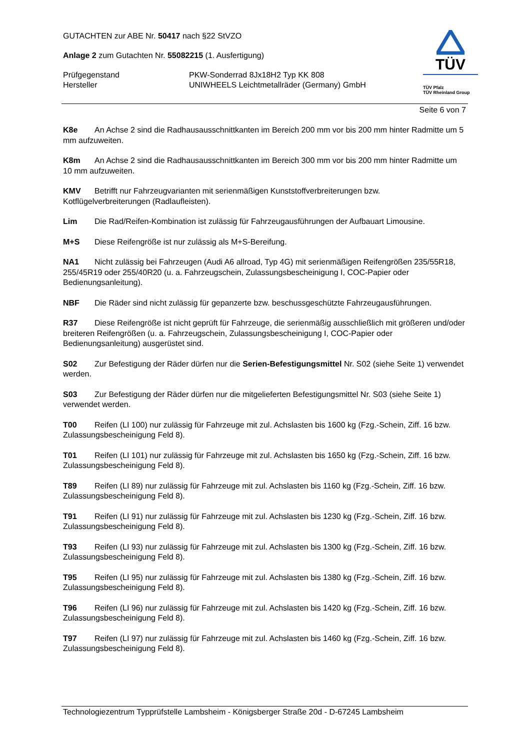GUTACHTEN zur ABE Nr. 50417 nach §22 StVZO
Anlage 2 zum Gutachten Nr. 55082215 (1. Ausfertigung)
Prüfgegenstand PKW-Sonderrad 8Jx18H2 Typ KK 808
Hersteller UNIWHEELS Leichtmetallräder (Germany) GmbH
TÜV
TÜV Pfalz
TÜV Rheinland Group
Seite 6 von 7
K8e An Achse 2 sind die Radhausausschnittkanten im Bereich 200 mm vor bis 200 mm hinter Radmitte um 5 mm aufzuweiten.
K8m An Achse 2 sind die Radhausausschnittkanten im Bereich 300 mm vor bis 200 mm hinter Radmitte um 10 mm aufzuweiten.
KMV Betrifft nur Fahrzeugvarianten mit serienmäßigen Kunststoffverbreiterungen bzw. Kotflügelverbreiterungen (Radlaufleisten).
Lim Die Rad/Reifen-Kombination ist zulässig für Fahrzeugausführungen der Aufbauart Limousine.
M+S Diese Reifengröße ist nur zulässig als M+S-Bereifung.
NA1 Nicht zulässig bei Fahrzeugen (Audi A6 allroad, Typ 4G) mit serienmäßigen Reifengrößen 235/55R18, 255/45R19 oder 255/40R20 (u. a. Fahrzeugschein, Zulassungsbescheinigung I, COC-Papier oder Bedienungsanleitung).
NBF Die Räder sind nicht zulässig für gepanzerte bzw. beschussgeschützte Fahrzeugausführungen.
R37 Diese Reifengröße ist nicht geprüft für Fahrzeuge, die serienmäßig ausschließlich mit größeren und/oder breiteren Reifengrößen (u. a. Fahrzeugschein, Zulassungsbescheinigung I, COC-Papier oder Bedienungsanleitung) ausgerüstet sind.
S02 Zur Befestigung der Räder dürfen nur die Serien-Befestigungsmittel Nr. S02 (siehe Seite 1) verwendet werden.
S03 Zur Befestigung der Räder dürfen nur die mitgelieferten Befestigungsmittel Nr. S03 (siehe Seite 1) verwendet werden.
T00 Reifen (LI 100) nur zulässig für Fahrzeuge mit zul. Achslasten bis 1600 kg (Fzg.-Schein, Ziff. 16 bzw. Zulassungsbescheinigung Feld 8).
T01 Reifen (LI 101) nur zulässig für Fahrzeuge mit zul. Achslasten bis 1650 kg (Fzg.-Schein, Ziff. 16 bzw. Zulassungsbescheinigung Feld 8).
T89 Reifen (LI 89) nur zulässig für Fahrzeuge mit zul. Achslasten bis 1160 kg (Fzg.-Schein, Ziff. 16 bzw. Zulassungsbescheinigung Feld 8).
T91 Reifen (LI 91) nur zulässig für Fahrzeuge mit zul. Achslasten bis 1230 kg (Fzg.-Schein, Ziff. 16 bzw. Zulassungsbescheinigung Feld 8).
T93 Reifen (LI 93) nur zulässig für Fahrzeuge mit zul. Achslasten bis 1300 kg (Fzg.-Schein, Ziff. 16 bzw. Zulassungsbescheinigung Feld 8).
T95 Reifen (LI 95) nur zulässig für Fahrzeuge mit zul. Achslasten bis 1380 kg (Fzg.-Schein, Ziff. 16 bzw. Zulassungsbescheinigung Feld 8).
T96 Reifen (LI 96) nur zulässig für Fahrzeuge mit zul. Achslasten bis 1420 kg (Fzg.-Schein, Ziff. 16 bzw. Zulassungsbescheinigung Feld 8).
T97 Reifen (LI 97) nur zulässig für Fahrzeuge mit zul. Achslasten bis 1460 kg (Fzg.-Schein, Ziff. 16 bzw. Zulassungsbescheinigung Feld 8).
Technologiezentrum Typprüfstelle Lambsheim - Königsberger Straße 20d - D-67245 Lambsheim